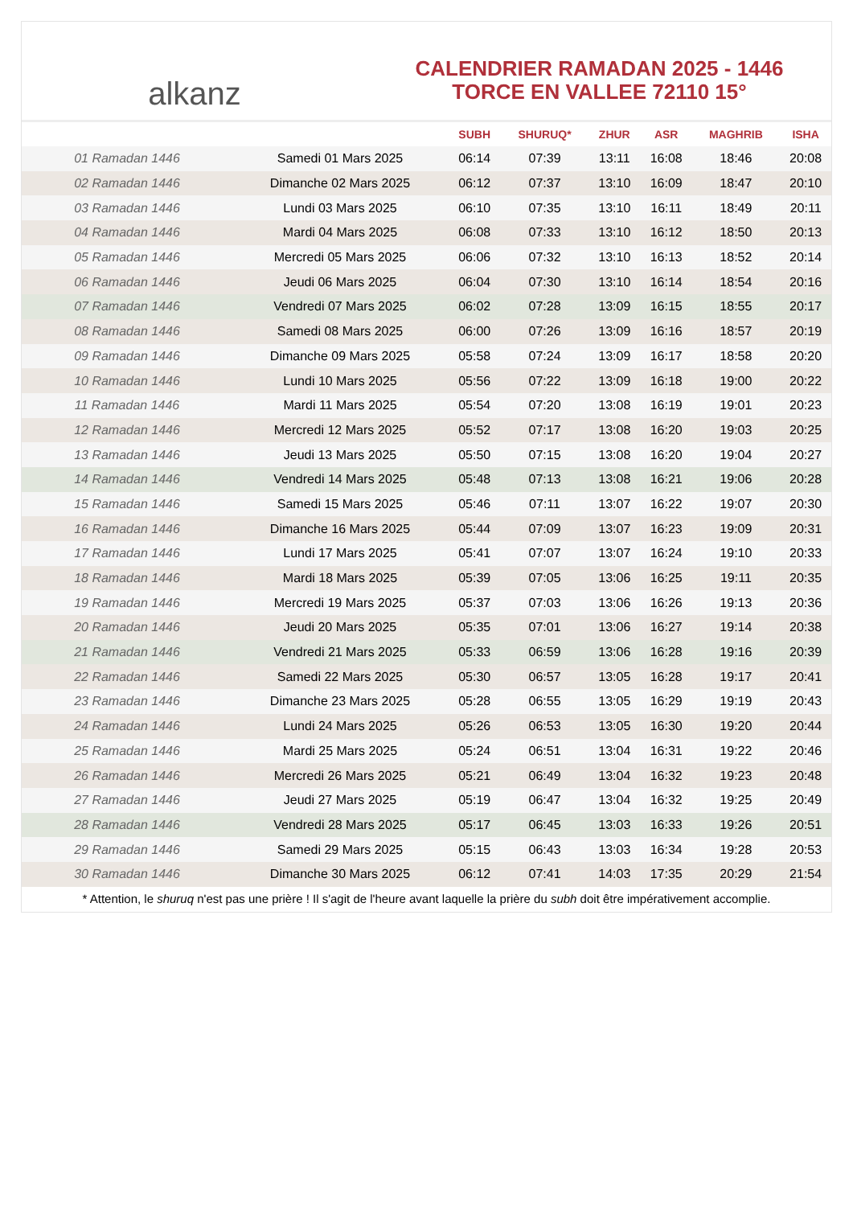alkanz
CALENDRIER RAMADAN 2025 - 1446
TORCE EN VALLEE 72110 15°
| | | SUBH | SHURUQ* | ZHUR | ASR | MAGHRIB | ISHA |
| --- | --- | --- | --- | --- | --- | --- | --- |
| 01 Ramadan 1446 | Samedi 01 Mars 2025 | 06:14 | 07:39 | 13:11 | 16:08 | 18:46 | 20:08 |
| 02 Ramadan 1446 | Dimanche 02 Mars 2025 | 06:12 | 07:37 | 13:10 | 16:09 | 18:47 | 20:10 |
| 03 Ramadan 1446 | Lundi 03 Mars 2025 | 06:10 | 07:35 | 13:10 | 16:11 | 18:49 | 20:11 |
| 04 Ramadan 1446 | Mardi 04 Mars 2025 | 06:08 | 07:33 | 13:10 | 16:12 | 18:50 | 20:13 |
| 05 Ramadan 1446 | Mercredi 05 Mars 2025 | 06:06 | 07:32 | 13:10 | 16:13 | 18:52 | 20:14 |
| 06 Ramadan 1446 | Jeudi 06 Mars 2025 | 06:04 | 07:30 | 13:10 | 16:14 | 18:54 | 20:16 |
| 07 Ramadan 1446 | Vendredi 07 Mars 2025 | 06:02 | 07:28 | 13:09 | 16:15 | 18:55 | 20:17 |
| 08 Ramadan 1446 | Samedi 08 Mars 2025 | 06:00 | 07:26 | 13:09 | 16:16 | 18:57 | 20:19 |
| 09 Ramadan 1446 | Dimanche 09 Mars 2025 | 05:58 | 07:24 | 13:09 | 16:17 | 18:58 | 20:20 |
| 10 Ramadan 1446 | Lundi 10 Mars 2025 | 05:56 | 07:22 | 13:09 | 16:18 | 19:00 | 20:22 |
| 11 Ramadan 1446 | Mardi 11 Mars 2025 | 05:54 | 07:20 | 13:08 | 16:19 | 19:01 | 20:23 |
| 12 Ramadan 1446 | Mercredi 12 Mars 2025 | 05:52 | 07:17 | 13:08 | 16:20 | 19:03 | 20:25 |
| 13 Ramadan 1446 | Jeudi 13 Mars 2025 | 05:50 | 07:15 | 13:08 | 16:20 | 19:04 | 20:27 |
| 14 Ramadan 1446 | Vendredi 14 Mars 2025 | 05:48 | 07:13 | 13:08 | 16:21 | 19:06 | 20:28 |
| 15 Ramadan 1446 | Samedi 15 Mars 2025 | 05:46 | 07:11 | 13:07 | 16:22 | 19:07 | 20:30 |
| 16 Ramadan 1446 | Dimanche 16 Mars 2025 | 05:44 | 07:09 | 13:07 | 16:23 | 19:09 | 20:31 |
| 17 Ramadan 1446 | Lundi 17 Mars 2025 | 05:41 | 07:07 | 13:07 | 16:24 | 19:10 | 20:33 |
| 18 Ramadan 1446 | Mardi 18 Mars 2025 | 05:39 | 07:05 | 13:06 | 16:25 | 19:11 | 20:35 |
| 19 Ramadan 1446 | Mercredi 19 Mars 2025 | 05:37 | 07:03 | 13:06 | 16:26 | 19:13 | 20:36 |
| 20 Ramadan 1446 | Jeudi 20 Mars 2025 | 05:35 | 07:01 | 13:06 | 16:27 | 19:14 | 20:38 |
| 21 Ramadan 1446 | Vendredi 21 Mars 2025 | 05:33 | 06:59 | 13:06 | 16:28 | 19:16 | 20:39 |
| 22 Ramadan 1446 | Samedi 22 Mars 2025 | 05:30 | 06:57 | 13:05 | 16:28 | 19:17 | 20:41 |
| 23 Ramadan 1446 | Dimanche 23 Mars 2025 | 05:28 | 06:55 | 13:05 | 16:29 | 19:19 | 20:43 |
| 24 Ramadan 1446 | Lundi 24 Mars 2025 | 05:26 | 06:53 | 13:05 | 16:30 | 19:20 | 20:44 |
| 25 Ramadan 1446 | Mardi 25 Mars 2025 | 05:24 | 06:51 | 13:04 | 16:31 | 19:22 | 20:46 |
| 26 Ramadan 1446 | Mercredi 26 Mars 2025 | 05:21 | 06:49 | 13:04 | 16:32 | 19:23 | 20:48 |
| 27 Ramadan 1446 | Jeudi 27 Mars 2025 | 05:19 | 06:47 | 13:04 | 16:32 | 19:25 | 20:49 |
| 28 Ramadan 1446 | Vendredi 28 Mars 2025 | 05:17 | 06:45 | 13:03 | 16:33 | 19:26 | 20:51 |
| 29 Ramadan 1446 | Samedi 29 Mars 2025 | 05:15 | 06:43 | 13:03 | 16:34 | 19:28 | 20:53 |
| 30 Ramadan 1446 | Dimanche 30 Mars 2025 | 06:12 | 07:41 | 14:03 | 17:35 | 20:29 | 21:54 |
* Attention, le shuruq n'est pas une prière ! Il s'agit de l'heure avant laquelle la prière du subh doit être impérativement accomplie.